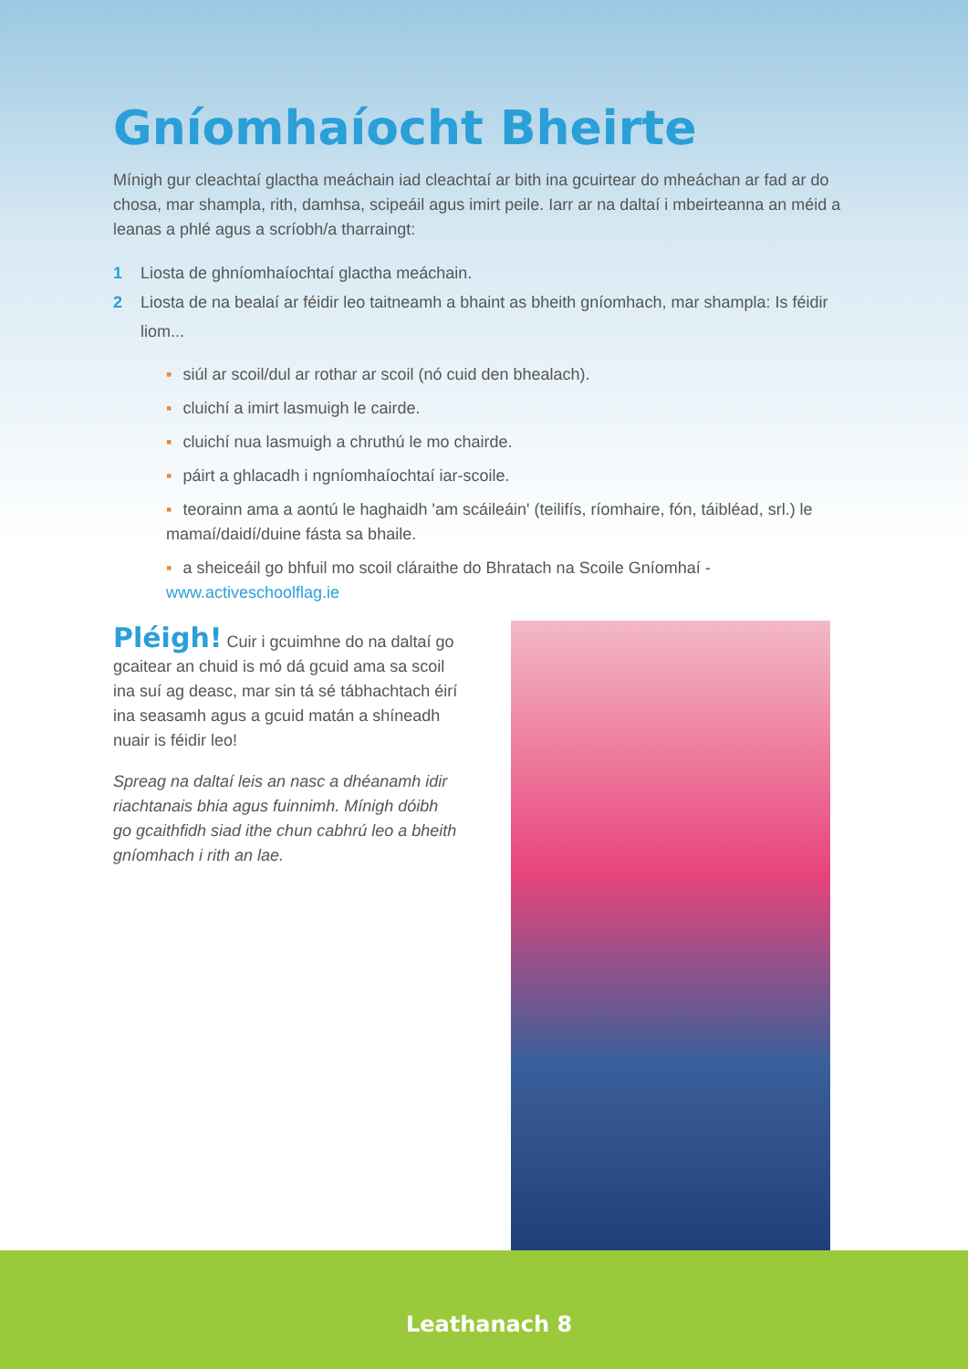Gníomhaíocht Bheirte
Mínigh gur cleachtaí glactha meáchain iad cleachtaí ar bith ina gcuirtear do mheáchan ar fad ar do chosa, mar shampla, rith, damhsa, scipeáil agus imirt peile. Iarr ar na daltaí i mbeirteanna an méid a leanas a phlé agus a scríobh/a tharraingt:
1 Liosta de ghníomhaíochtaí glactha meáchain.
2 Liosta de na bealaí ar féidir leo taitneamh a bhaint as bheith gníomhach, mar shampla: Is féidir liom...
▪ siúl ar scoil/dul ar rothar ar scoil (nó cuid den bhealach).
▪ cluichí a imirt lasmuigh le cairde.
▪ cluichí nua lasmuigh a chruthú le mo chairde.
▪ páirt a ghlacadh i ngníomhaíochtaí iar-scoile.
▪ teorainn ama a aontú le haghaidh 'am scáileáin' (teilifís, ríomhaire, fón, táibléad, srl.) le mamaí/daidí/duine fásta sa bhaile.
▪ a sheiceáil go bhfuil mo scoil cláraithe do Bhratach na Scoile Gníomhaí - www.activeschoolflag.ie
Pléigh! Cuir i gcuimhne do na daltaí go gcaitear an chuid is mó dá gcuid ama sa scoil ina suí ag deasc, mar sin tá sé tábhachtach éirí ina seasamh agus a gcuid matán a shíneadh nuair is féidir leo!
Spreag na daltaí leis an nasc a dhéanamh idir riachtanais bhia agus fuinnimh. Mínigh dóibh go gcaithfidh siad ithe chun cabhrú leo a bheith gníomhach i rith an lae.
Leathanach 8